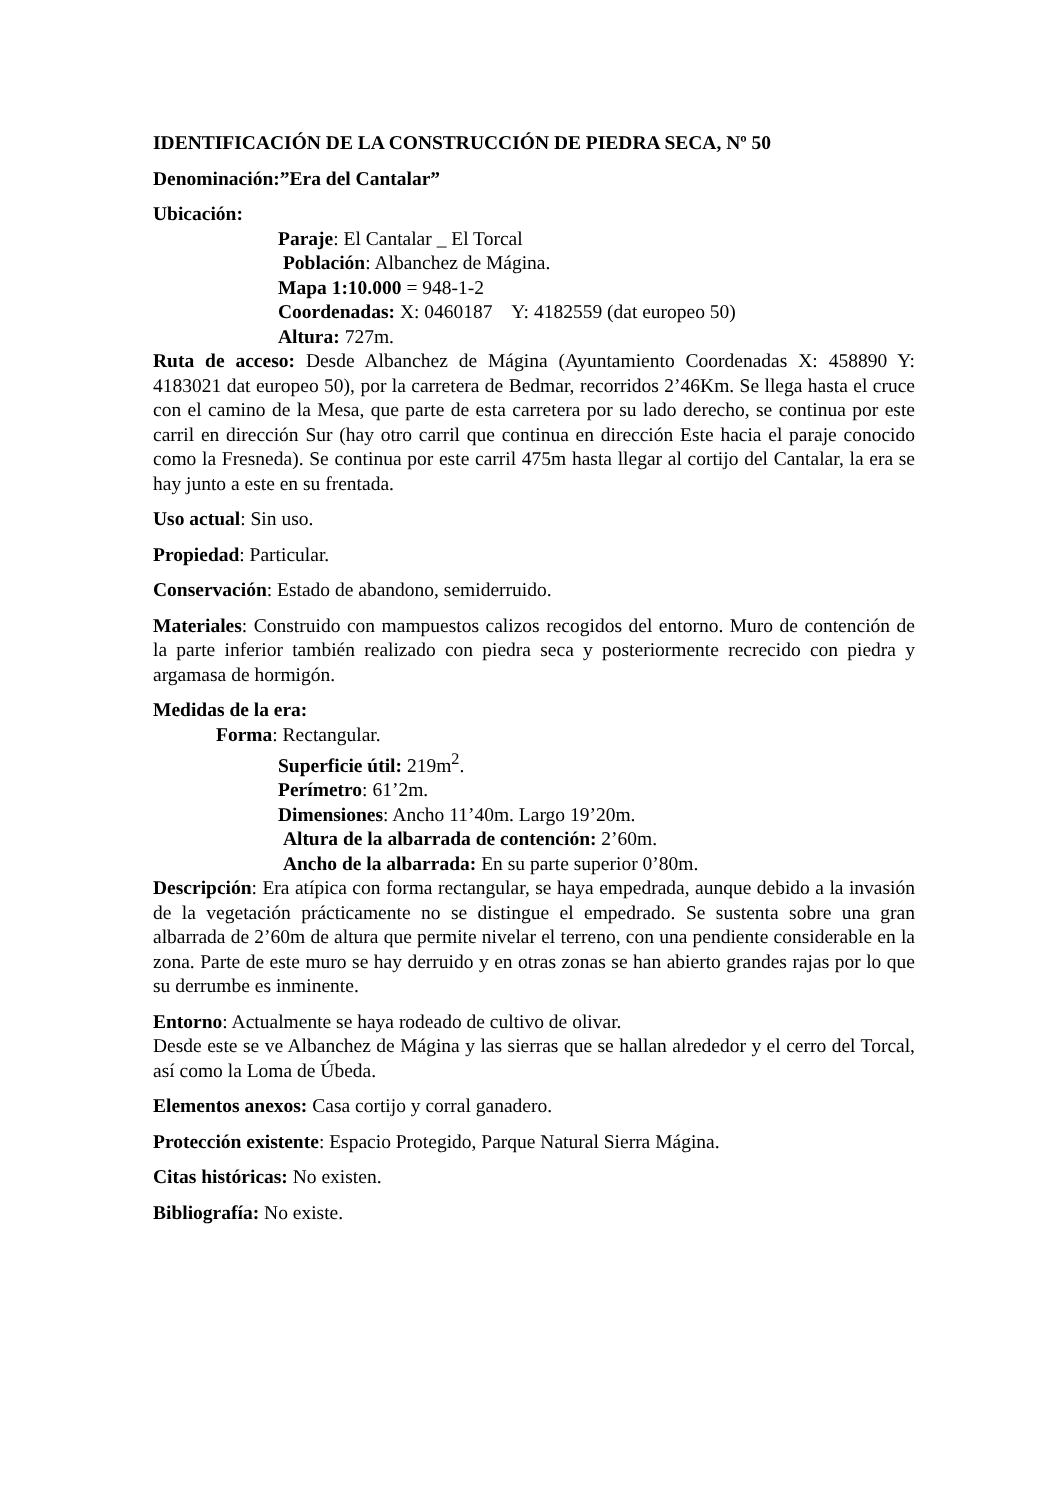IDENTIFICACIÓN DE LA CONSTRUCCIÓN DE PIEDRA SECA, Nº 50
Denominación:”Era del Cantalar”
Ubicación:
Paraje: El Cantalar _ El Torcal
Población: Albanchez de Mágina.
Mapa 1:10.000 = 948-1-2
Coordenadas: X: 0460187 Y: 4182559 (dat europeo 50)
Altura: 727m.
Ruta de acceso: Desde Albanchez de Mágina (Ayuntamiento Coordenadas X: 458890 Y: 4183021 dat europeo 50), por la carretera de Bedmar, recorridos 2’46Km. Se llega hasta el cruce con el camino de la Mesa, que parte de esta carretera por su lado derecho, se continua por este carril en dirección Sur (hay otro carril que continua en dirección Este hacia el paraje conocido como la Fresneda). Se continua por este carril 475m hasta llegar al cortijo del Cantalar, la era se hay junto a este en su frentada.
Uso actual: Sin uso.
Propiedad: Particular.
Conservación: Estado de abandono, semiderruido.
Materiales: Construido con mampuestos calizos recogidos del entorno. Muro de contención de la parte inferior también realizado con piedra seca y posteriormente recrecido con piedra y argamasa de hormigón.
Medidas de la era:
Forma: Rectangular.
Superficie útil: 219m<sup>2</sup>.
Perímetro: 61’2m.
Dimensiones: Ancho 11’40m. Largo 19’20m.
Altura de la albarrada de contención: 2’60m.
Ancho de la albarrada: En su parte superior 0’80m.
Descripción: Era atípica con forma rectangular, se haya empedrada, aunque debido a la invasión de la vegetación prácticamente no se distingue el empedrado. Se sustenta sobre una gran albarrada de 2’60m de altura que permite nivelar el terreno, con una pendiente considerable en la zona. Parte de este muro se hay derruido y en otras zonas se han abierto grandes rajas por lo que su derrumbe es inminente.
Entorno: Actualmente se haya rodeado de cultivo de olivar.
Desde este se ve Albanchez de Mágina y las sierras que se hallan alrededor y el cerro del Torcal, así como la Loma de Úbeda.
Elementos anexos: Casa cortijo y corral ganadero.
Protección existente: Espacio Protegido, Parque Natural Sierra Mágina.
Citas históricas: No existen.
Bibliografía: No existe.